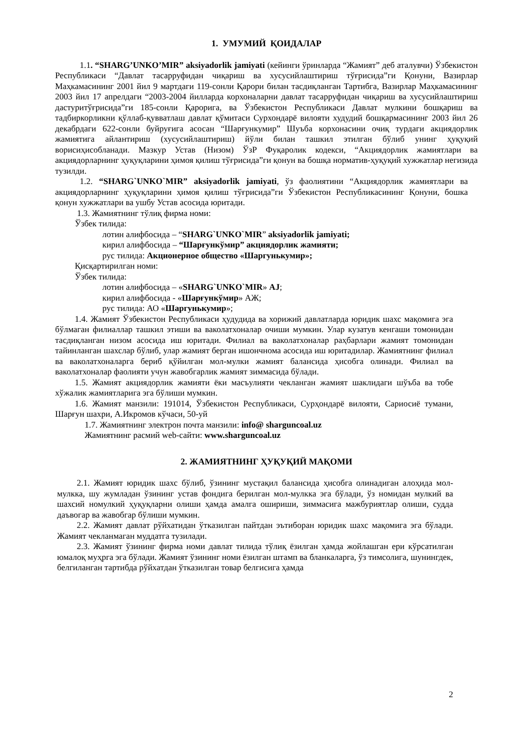1. УМУМИЙ ҚОИДАЛАР
1.1. “SHARG’UNKO’MIR” aksiyadorlik jamiyati (кейинги ўринларда “Жамият” деб аталувчи) Ўзбекистон Республикаси “Давлат тасарруфидан чиқариш ва хусусийлаштириш тўғрисида”ги Қонуни, Вазирлар Маҳкамасининг 2001 йил 9 мартдаги 119-сонли Қарори билан тасдиқланган Тартибга, Вазирлар Маҳкамасининг 2003 йил 17 апрелдаги “2003-2004 йилларда корхоналарни давлат тасарруфидан чиқариш ва хусусийлаштириш дастуритўғрисида”ги 185-сонли Қарорига, ва Ўзбекистон Республикаси Давлат мулкини бошқариш ва тадбиркорликни қўллаб-қувватлаш давлат қўмитаси Сурхондарё вилояти худудий бошқармасининг 2003 йил 26 декабрдаги 622-сонли буйруғига асосан “Шарғункумир” Шуъба корхонасини очиқ турдаги акциядорлик жамиятига айлантириш (хусусийлаштириш) йўли билан ташкил этилган бўлиб унинг ҳуқуқий ворисиҳисобланади. Мазкур Устав (Низом) ЎзР Фуқаролик кодекси, “Акциядорлик жамиятлари ва акциядорларнинг ҳуқуқларини ҳимоя қилиш тўғрисида”ги қонун ва бошқа норматив-ҳуқуқий хужжатлар негизида тузилди.
1.2. “SHARG`UNKO`MIR” aksiyadorlik jamiyati, ўз фаолиятини “Акциядорлик жамиятлари ва акциядорларнинг ҳуқуқларини ҳимоя қилиш тўғрисида”ги Ўзбекистон Республикасининг Қонуни, бошка қонун хужжатлари ва ушбу Устав асосида юритади.
1.3. Жамиятнинг тўлиқ фирма номи:
Ўзбек тилида:
лотин алифбосида – “SHARG`UNKO`MIR” aksiyadorlik jamiyati;
кирил алифбосида – “Шарғункўмир” акциядорлик жамияти;
рус тилида: Акционерное общество «Шаргунькумир»;
Қисқартирилган номи:
Ўзбек тилида:
лотин алифбосида – «SHARG`UNKO`MIR» AJ;
кирил алифбосида - «Шарғункўмир» АЖ;
рус тилида: АО «Шаргунькумир»;
1.4. Жамият Ўзбекистон Республикаси ҳудудида ва хорижий давлатларда юридик шахс мақомига эга бўлмаган филиаллар ташкил этиши ва ваколатхоналар очиши мумкин. Улар кузатув кенгаши томонидан тасдиқланган низом асосида иш юритади. Филиал ва ваколатхоналар раҳбарлари жамият томонидан тайинланган шахслар бўлиб, улар жамият берган ишончнома асосида иш юритадилар. Жамиятнинг филиал ва ваколатхоналарга бериб қўйилган мол-мулки жамият балансида ҳисобга олинади. Филиал ва ваколатхоналар фаолияти учун жавобгарлик жамият зиммасида бўлади.
1.5. Жамият акциядорлик жамияти ёки масъулияти чекланган жамият шаклидаги шўъба ва тобе хўжалик жамиятларига эга бўлиши мумкин.
1.6. Жамият манзили: 191014, Ўзбекистон Республикаси, Сурҳондарё вилояти, Сариосиё тумани, Шарғун шахри, А.Икромов кўчаси, 50-уй
1.7. Жамиятнинг электрон почта манзили: info@ sharguncoal.uz
Жамиятнинг расмий web-сайти: www.sharguncoal.uz
2. ЖАМИЯТНИНГ ҲУҚУҚИЙ МАҚОМИ
2.1. Жамият юридик шахс бўлиб, ўзининг мустақил балансида ҳисобга олинадиган алоҳида мол-мулкка, шу жумладан ўзининг устав фондига берилган мол-мулкка эга бўлади, ўз номидан мулкий ва шахсий номулкий ҳуқуқларни олиши ҳамда амалга ошириши, зиммасига мажбуриятлар олиши, судда даъвогар ва жавобгар бўлиши мумкин.
2.2. Жамият давлат рўйхатидан ўтказилган пайтдан эътиборан юридик шахс мақомига эга бўлади. Жамият чекланмаган муддатга тузилади.
2.3. Жамият ўзининг фирма номи давлат тилида тўлиқ ёзилган ҳамда жойлашган ери кўрсатилган юмалоқ муҳрга эга бўлади. Жамият ўзининг номи ёзилган штамп ва бланкаларга, ўз тимсолига, шунингдек, белгиланган тартибда рўйхатдан ўтказилган товар белгисига ҳамда
2